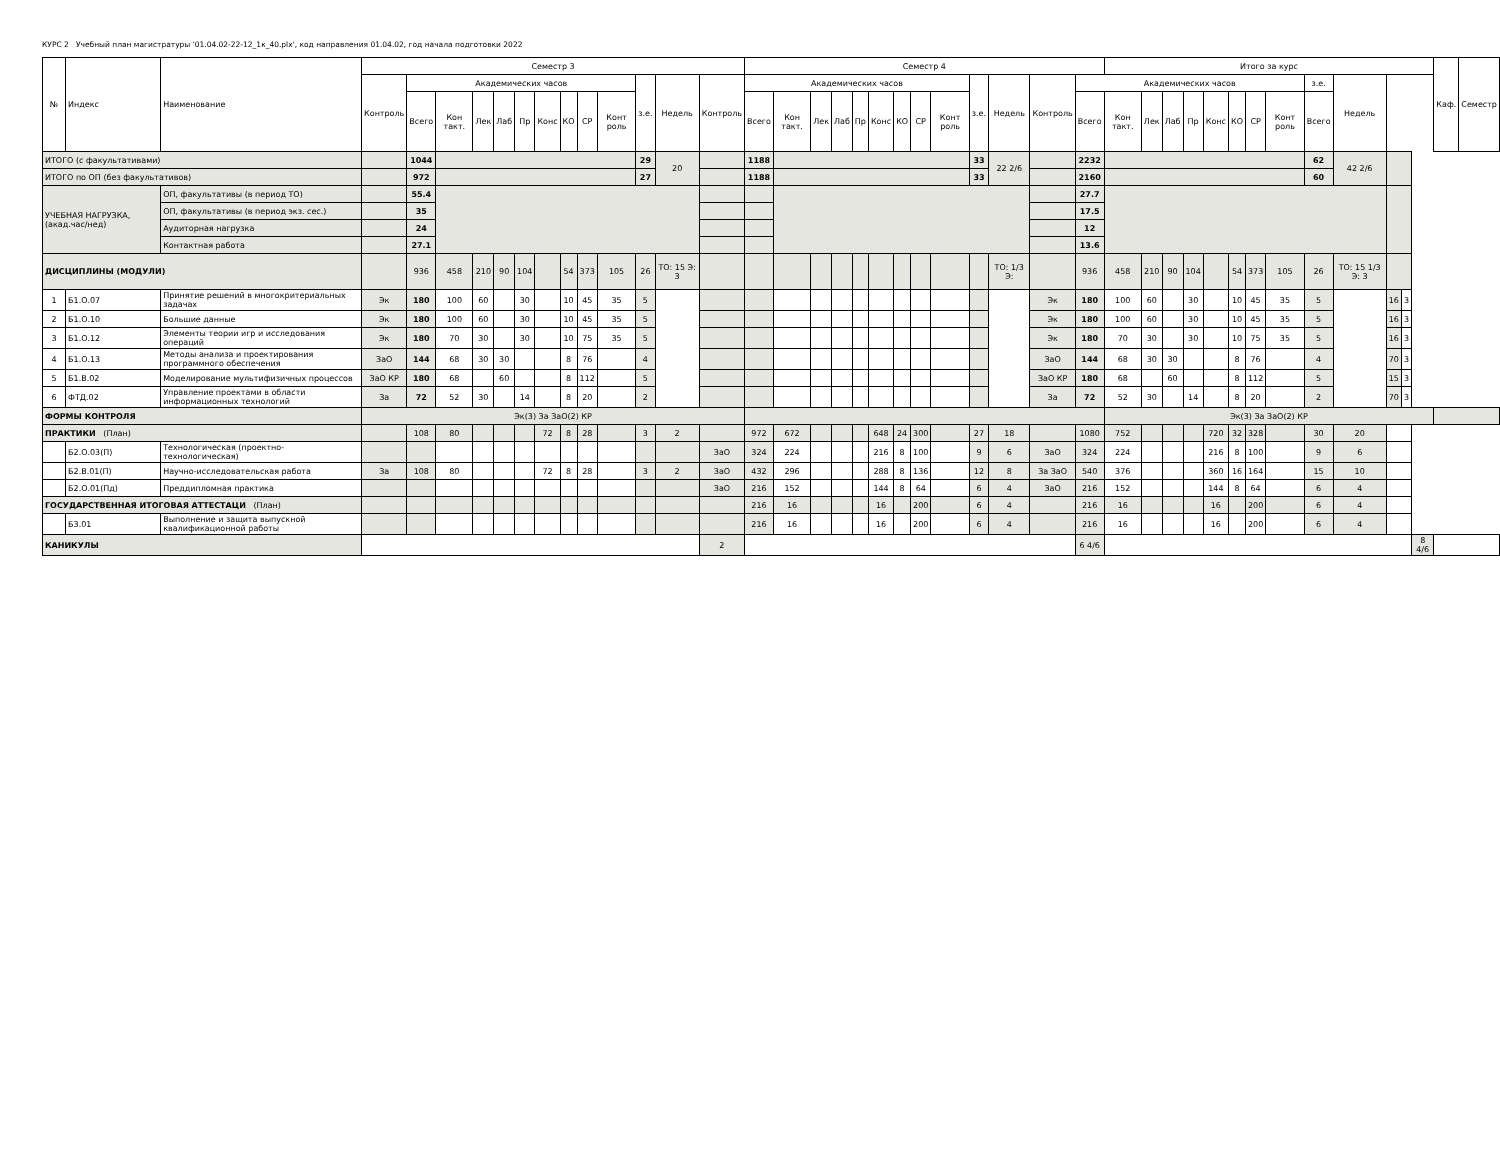КУРС 2 Учебный план магистратуры '01.04.02-22-12_1к_40.plx', код направления 01.04.02, год начала подготовки 2022
| № | Индекс | Наименование | Семестр 3 | | | | | | | | | | | | | Семестр 4 | | | | | | | | | | | | | Итого за курс | | | | | | | | | | | | | Каф. | Семестр |
| --- | --- | --- | --- | --- | --- | --- | --- | --- | --- | --- | --- | --- | --- | --- | --- | --- | --- | --- | --- | --- | --- | --- | --- | --- | --- | --- | --- | --- | --- | --- | --- | --- | --- | --- | --- | --- | --- | --- | --- | --- | --- | --- | --- |
| | | | Контроль | Академических часов | | | | | | | | | з.е. | Недель | Контроль | Академических часов | | | | | | | | | з.е. | Недель | Контроль | Академических часов | | | | | | | | | з.е. | Недель | | | | | |
| | | | | Всего | Кон такт. | Лек | Лаб | Пр | Конс | КО | СР | Конт роль | | | | Всего | Кон такт. | Лек | Лаб | Пр | Конс | КО | СР | Конт роль | | | | Всего | Кон такт. | Лек | Лаб | Пр | Конс | КО | СР | Конт роль | Всего | | | | | | |
| ИТОГО (с факультативами) | | | | 1044 | | | | | | | | | 29 | 20 | | 1188 | | | | | | | | | 33 | 22 2/6 | | 2232 | | | | | | | | | 62 | 42 2/6 | | | | | |
| ИТОГО по ОП (без факультативов) | | | | 972 | | | | | | | | | 27 | | | 1188 | | | | | | | | | 33 | | | 2160 | | | | | | | | | 60 | | | | | | |
| УЧЕБНАЯ НАГРУЗКА, (акад.час/нед) | | ОП, факультативы (в период ТО) | | 55.4 | | | | | | | | | | | | | | | | | | | | | | | | 27.7 | | | | | | | | | | | | | | | |
| | | ОП, факультативы (в период экз. сес.) | | 35 | | | | | | | | | | | | | | | | | | | | | | | | 17.5 | | | | | | | | | | | | | | | |
| | | Аудиторная нагрузка | | 24 | | | | | | | | | | | | | | | | | | | | | | | | 12 | | | | | | | | | | | | | | | |
| | | Контактная работа | | 27.1 | | | | | | | | | | | | | | | | | | | | | | | | 13.6 | | | | | | | | | | | | | | | |
| ДИСЦИПЛИНЫ (МОДУЛИ) | | | | 936 | 458 | 210 | 90 | 104 | | 54 | 373 | 105 | 26 | ТО: 15 Э: 3 | | | | | | | | | | | | ТО: 1/3 Э: | | 936 | 458 | 210 | 90 | 104 | | 54 | 373 | 105 | 26 | ТО: 15 1/3 Э: 3 | | | | | |
| 1 | Б1.О.07 | Принятие решений в многокритериальных задачах | Эк | 180 | 100 | 60 | | 30 | | 10 | 45 | 35 | 5 | | | | | | | | | | | | | | Эк | 180 | 100 | 60 | | 30 | | 10 | 45 | 35 | 5 | | 16 | 3 | | | |
| 2 | Б1.О.10 | Большие данные | Эк | 180 | 100 | 60 | | 30 | | 10 | 45 | 35 | 5 | | | | | | | | | | | | | | Эк | 180 | 100 | 60 | | 30 | | 10 | 45 | 35 | 5 | | 16 | 3 | | | |
| 3 | Б1.О.12 | Элементы теории игр и исследования операций | Эк | 180 | 70 | 30 | | 30 | | 10 | 75 | 35 | 5 | | | | | | | | | | | | | | Эк | 180 | 70 | 30 | | 30 | | 10 | 75 | 35 | 5 | | 16 | 3 | | | |
| 4 | Б1.О.13 | Методы анализа и проектирования программного обеспечения | ЗаО | 144 | 68 | 30 | 30 | | | 8 | 76 | | 4 | | | | | | | | | | | | | | ЗаО | 144 | 68 | 30 | 30 | | | 8 | 76 | | 4 | | 70 | 3 | | | |
| 5 | Б1.В.02 | Моделирование мультифизичных процессов | ЗаО КР | 180 | 68 | | 60 | | | 8 | 112 | | 5 | | | | | | | | | | | | | | ЗаО КР | 180 | 68 | | 60 | | | 8 | 112 | | 5 | | 15 | 3 | | | |
| 6 | ФТД.02 | Управление проектами в области информационных технологий | За | 72 | 52 | 30 | | 14 | | 8 | 20 | | 2 | | | | | | | | | | | | | | За | 72 | 52 | 30 | | 14 | | 8 | 20 | | 2 | | 70 | 3 | | | |
| ФОРМЫ КОНТРОЛЯ | | | Эк(3) За ЗаО(2) КР | | | | | | | | | | | | | | | | | | | | | | | | | | Эк(3) За ЗаО(2) КР | | | | | | | | | | | | | | |
| ПРАКТИКИ (План) | | | | 108 | 80 | | | | 72 | 8 | 28 | | 3 | 2 | | 972 | 672 | | | | 648 | 24 | 300 | | 27 | 18 | | 1080 | 752 | | | | 720 | 32 | 328 | | 30 | 20 | | | | | |
| | Б2.О.03(П) | Технологическая (проектно-технологическая) | | | | | | | | | | | | | ЗаО | 324 | 224 | | | | 216 | 8 | 100 | | 9 | 6 | ЗаО | 324 | 224 | | | | 216 | 8 | 100 | | 9 | 6 | | | | | |
| | Б2.В.01(П) | Научно-исследовательская работа | За | 108 | 80 | | | | 72 | 8 | 28 | | 3 | 2 | ЗаО | 432 | 296 | | | | 288 | 8 | 136 | | 12 | 8 | За ЗаО | 540 | 376 | | | | 360 | 16 | 164 | | 15 | 10 | | | | | |
| | Б2.О.01(Пд) | Преддипломная практика | | | | | | | | | | | | | ЗаО | 216 | 152 | | | | 144 | 8 | 64 | | 6 | 4 | ЗаО | 216 | 152 | | | | 144 | 8 | 64 | | 6 | 4 | | | | | |
| ГОСУДАРСТВЕННАЯ ИТОГОВАЯ АТТЕСТАЦИ (План) | | | | | | | | | | | | | | | | 216 | 16 | | | | 16 | | 200 | | 6 | 4 | | 216 | 16 | | | | 16 | | 200 | | 6 | 4 | | | | | |
| | Б3.01 | Выполнение и защита выпускной квалификационной работы | | | | | | | | | | | | | | 216 | 16 | | | | 16 | | 200 | | 6 | 4 | | 216 | 16 | | | | 16 | | 200 | | 6 | 4 | | | | | |
| КАНИКУЛЫ | | | | | | | | | | | | | | | 2 | | | | | | | | | | | | | 6 4/6 | | | | | | | | | | | | | 8 4/6 | | |